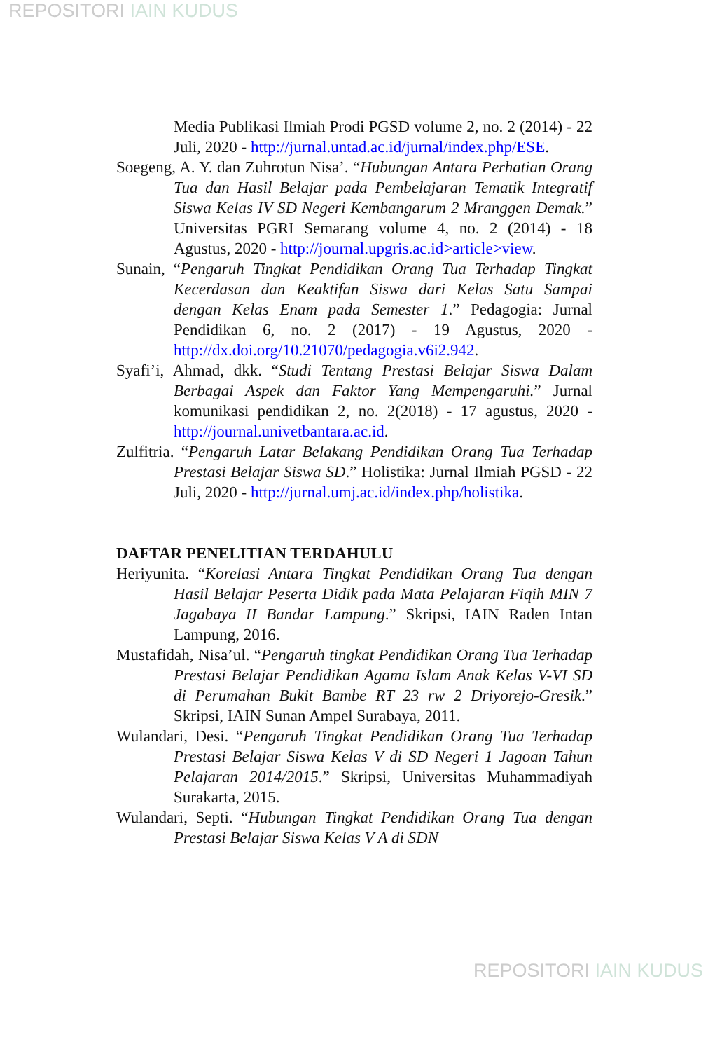REPOSITORI IAIN KUDUS
Media Publikasi Ilmiah Prodi PGSD volume 2, no. 2 (2014) - 22 Juli, 2020 - http://jurnal.untad.ac.id/jurnal/index.php/ESE.
Soegeng, A. Y. dan Zuhrotun Nisa’. “Hubungan Antara Perhatian Orang Tua dan Hasil Belajar pada Pembelajaran Tematik Integratif Siswa Kelas IV SD Negeri Kembangarum 2 Mranggen Demak.” Universitas PGRI Semarang volume 4, no. 2 (2014) - 18 Agustus, 2020 - http://journal.upgris.ac.id>article>view.
Sunain, “Pengaruh Tingkat Pendidikan Orang Tua Terhadap Tingkat Kecerdasan dan Keaktifan Siswa dari Kelas Satu Sampai dengan Kelas Enam pada Semester 1.” Pedagogia: Jurnal Pendidikan 6, no. 2 (2017) - 19 Agustus, 2020 - http://dx.doi.org/10.21070/pedagogia.v6i2.942.
Syafi’i, Ahmad, dkk. “Studi Tentang Prestasi Belajar Siswa Dalam Berbagai Aspek dan Faktor Yang Mempengaruhi.” Jurnal komunikasi pendidikan 2, no. 2(2018) - 17 agustus, 2020 - http://journal.univetbantara.ac.id.
Zulfitria. “Pengaruh Latar Belakang Pendidikan Orang Tua Terhadap Prestasi Belajar Siswa SD.” Holistika: Jurnal Ilmiah PGSD - 22 Juli, 2020 - http://jurnal.umj.ac.id/index.php/holistika.
DAFTAR PENELITIAN TERDAHULU
Heriyunita. “Korelasi Antara Tingkat Pendidikan Orang Tua dengan Hasil Belajar Peserta Didik pada Mata Pelajaran Fiqih MIN 7 Jagabaya II Bandar Lampung.” Skripsi, IAIN Raden Intan Lampung, 2016.
Mustafidah, Nisa’ul. “Pengaruh tingkat Pendidikan Orang Tua Terhadap Prestasi Belajar Pendidikan Agama Islam Anak Kelas V-VI SD di Perumahan Bukit Bambe RT 23 rw 2 Driyorejo-Gresik.” Skripsi, IAIN Sunan Ampel Surabaya, 2011.
Wulandari, Desi. “Pengaruh Tingkat Pendidikan Orang Tua Terhadap Prestasi Belajar Siswa Kelas V di SD Negeri 1 Jagoan Tahun Pelajaran 2014/2015.” Skripsi, Universitas Muhammadiyah Surakarta, 2015.
Wulandari, Septi. “Hubungan Tingkat Pendidikan Orang Tua dengan Prestasi Belajar Siswa Kelas V A di SDN
REPOSITORI IAIN KUDUS